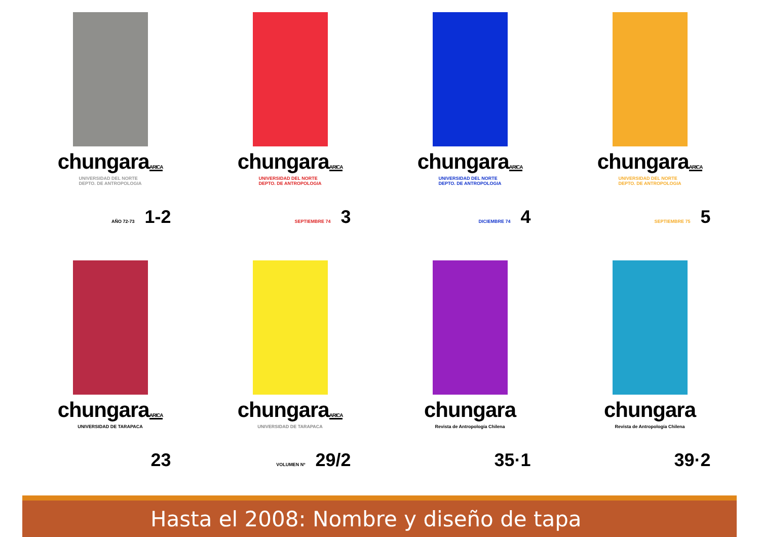chungaraARICA
UNIVERSIDAD DEL NORTE
DEPTO. DE ANTROPOLOGIA
AÑO 72-73 1-2
chungaraARICA
UNIVERSIDAD DEL NORTE
DEPTO. DE ANTROPOLOGIA
SEPTIEMBRE 74 3
chungaraARICA
UNIVERSIDAD DEL NORTE
DEPTO. DE ANTROPOLOGIA
DICIEMBRE 74 4
chungaraARICA
UNIVERSIDAD DEL NORTE
DEPTO. DE ANTROPOLOGIA
SEPTIEMBRE 75 5
chungaraARICA
UNIVERSIDAD DE TARAPACA
23
chungaraARICA
UNIVERSIDAD DE TARAPACA
VOLUMEN Nº 29/2
chungara
Revista de Antropología Chilena
35·1
chungara
Revista de Antropología Chilena
39·2
Hasta el 2008: Nombre y diseño de tapa